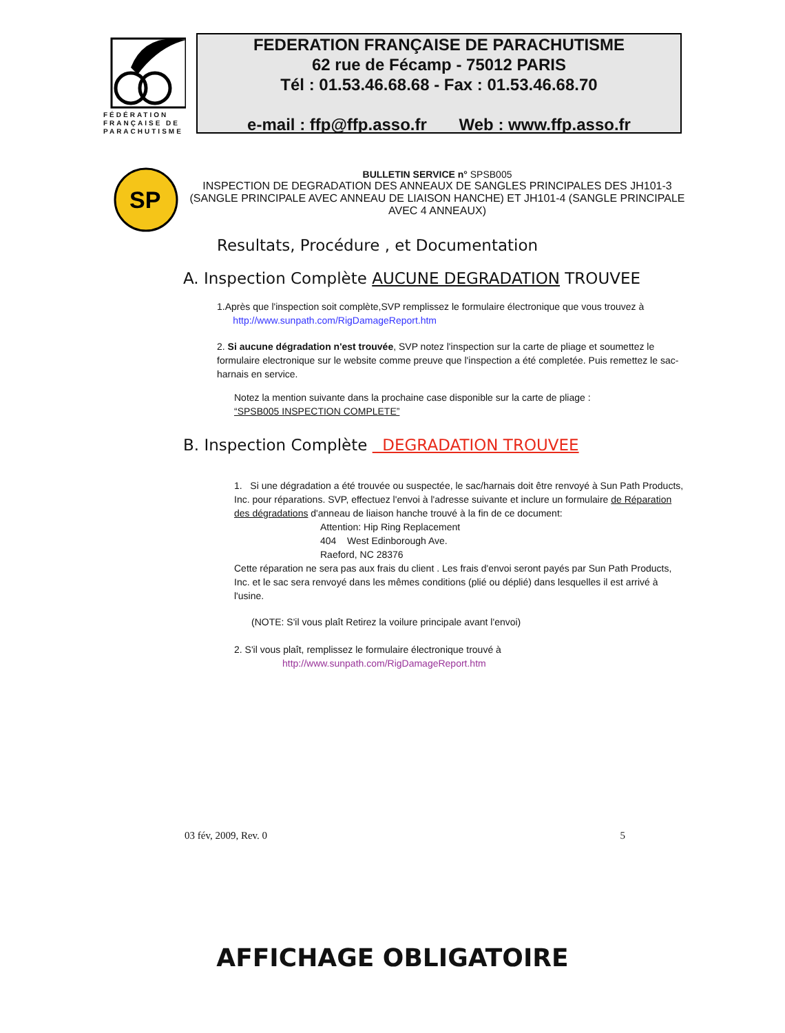FÉDÉRATION FRANÇAISE DE PARACHUTISME
FEDERATION FRANÇAISE DE PARACHUTISME
62 rue de Fécamp - 75012 PARIS
Tél : 01.53.46.68.68 - Fax : 01.53.46.68.70
e-mail : ffp@ffp.asso.fr Web : www.ffp.asso.fr
SP
BULLETIN SERVICE n° SPSB005
INSPECTION DE DEGRADATION DES ANNEAUX DE SANGLES PRINCIPALES DES JH101-3 (SANGLE PRINCIPALE AVEC ANNEAU DE LIAISON HANCHE) ET JH101-4 (SANGLE PRINCIPALE AVEC 4 ANNEAUX)
Resultats, Procédure , et Documentation
A. Inspection Complète AUCUNE DEGRADATION TROUVEE
1.Après que l'inspection soit complète,SVP remplissez le formulaire électronique que vous trouvez à
http://www.sunpath.com/RigDamageReport.htm
2. Si aucune dégradation n'est trouvée, SVP notez l'inspection sur la carte de pliage et soumettez le formulaire electronique sur le website comme preuve que l'inspection a été completée. Puis remettez le sac-harnais en service.
Notez la mention suivante dans la prochaine case disponible sur la carte de pliage :
“SPSB005 INSPECTION COMPLETE”
B. Inspection Complète DEGRADATION TROUVEE
1. Si une dégradation a été trouvée ou suspectée, le sac/harnais doit être renvoyé à Sun Path Products, Inc. pour réparations. SVP, effectuez l'envoi à l'adresse suivante et inclure un formulaire de Réparation des dégradations d'anneau de liaison hanche trouvé à la fin de ce document:
Attention: Hip Ring Replacement
404 West Edinborough Ave.
Raeford, NC 28376
Cette réparation ne sera pas aux frais du client . Les frais d'envoi seront payés par Sun Path Products, Inc. et le sac sera renvoyé dans les mêmes conditions (plié ou déplié) dans lesquelles il est arrivé à l'usine.
(NOTE: S'il vous plaît Retirez la voilure principale avant l'envoi)
2. S'il vous plaît, remplissez le formulaire électronique trouvé à
http://www.sunpath.com/RigDamageReport.htm
03 fév, 2009, Rev. 0 5
AFFICHAGE OBLIGATOIRE